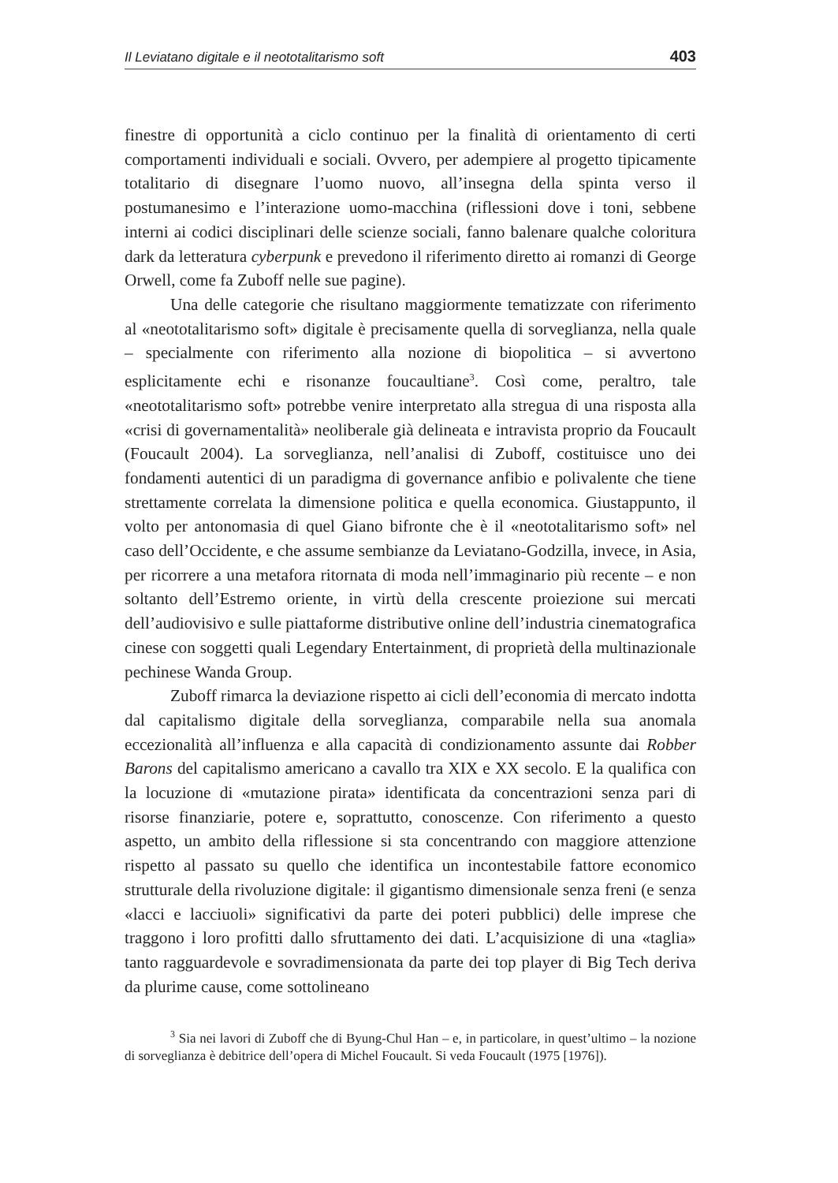Il Leviatano digitale e il neototalitarismo soft 403
finestre di opportunità a ciclo continuo per la finalità di orientamento di certi comportamenti individuali e sociali. Ovvero, per adempiere al progetto tipicamente totalitario di disegnare l’uomo nuovo, all’insegna della spinta verso il postumanesimo e l’interazione uomo-macchina (riflessioni dove i toni, sebbene interni ai codici disciplinari delle scienze sociali, fanno balenare qualche coloritura dark da letteratura cyberpunk e prevedono il riferimento diretto ai romanzi di George Orwell, come fa Zuboff nelle sue pagine).
Una delle categorie che risultano maggiormente tematizzate con riferimento al «neototalitarismo soft» digitale è precisamente quella di sorveglianza, nella quale – specialmente con riferimento alla nozione di biopolitica – si avvertono esplicitamente echi e risonanze foucaultiane<sup>3</sup>. Così come, peraltro, tale «neototalitarismo soft» potrebbe venire interpretato alla stregua di una risposta alla «crisi di governamentalità» neoliberale già delineata e intravista proprio da Foucault (Foucault 2004). La sorveglianza, nell’analisi di Zuboff, costituisce uno dei fondamenti autentici di un paradigma di governance anfibio e polivalente che tiene strettamente correlata la dimensione politica e quella economica. Giustappunto, il volto per antonomasia di quel Giano bifronte che è il «neototalitarismo soft» nel caso dell’Occidente, e che assume sembianze da Leviatano-Godzilla, invece, in Asia, per ricorrere a una metafora ritornata di moda nell’immaginario più recente – e non soltanto dell’Estremo oriente, in virtù della crescente proiezione sui mercati dell’audiovisivo e sulle piattaforme distributive online dell’industria cinematografica cinese con soggetti quali Legendary Entertainment, di proprietà della multinazionale pechinese Wanda Group.
Zuboff rimarca la deviazione rispetto ai cicli dell’economia di mercato indotta dal capitalismo digitale della sorveglianza, comparabile nella sua anomala eccezionalità all’influenza e alla capacità di condizionamento assunte dai Robber Barons del capitalismo americano a cavallo tra XIX e XX secolo. E la qualifica con la locuzione di «mutazione pirata» identificata da concentrazioni senza pari di risorse finanziarie, potere e, soprattutto, conoscenze. Con riferimento a questo aspetto, un ambito della riflessione si sta concentrando con maggiore attenzione rispetto al passato su quello che identifica un incontestabile fattore economico strutturale della rivoluzione digitale: il gigantismo dimensionale senza freni (e senza «lacci e lacciuoli» significativi da parte dei poteri pubblici) delle imprese che traggono i loro profitti dallo sfruttamento dei dati. L’acquisizione di una «taglia» tanto ragguardevole e sovradimensionata da parte dei top player di Big Tech deriva da plurime cause, come sottolineano
<sup>3</sup> Sia nei lavori di Zuboff che di Byung-Chul Han – e, in particolare, in quest’ultimo – la nozione di sorveglianza è debitrice dell’opera di Michel Foucault. Si veda Foucault (1975 [1976]).